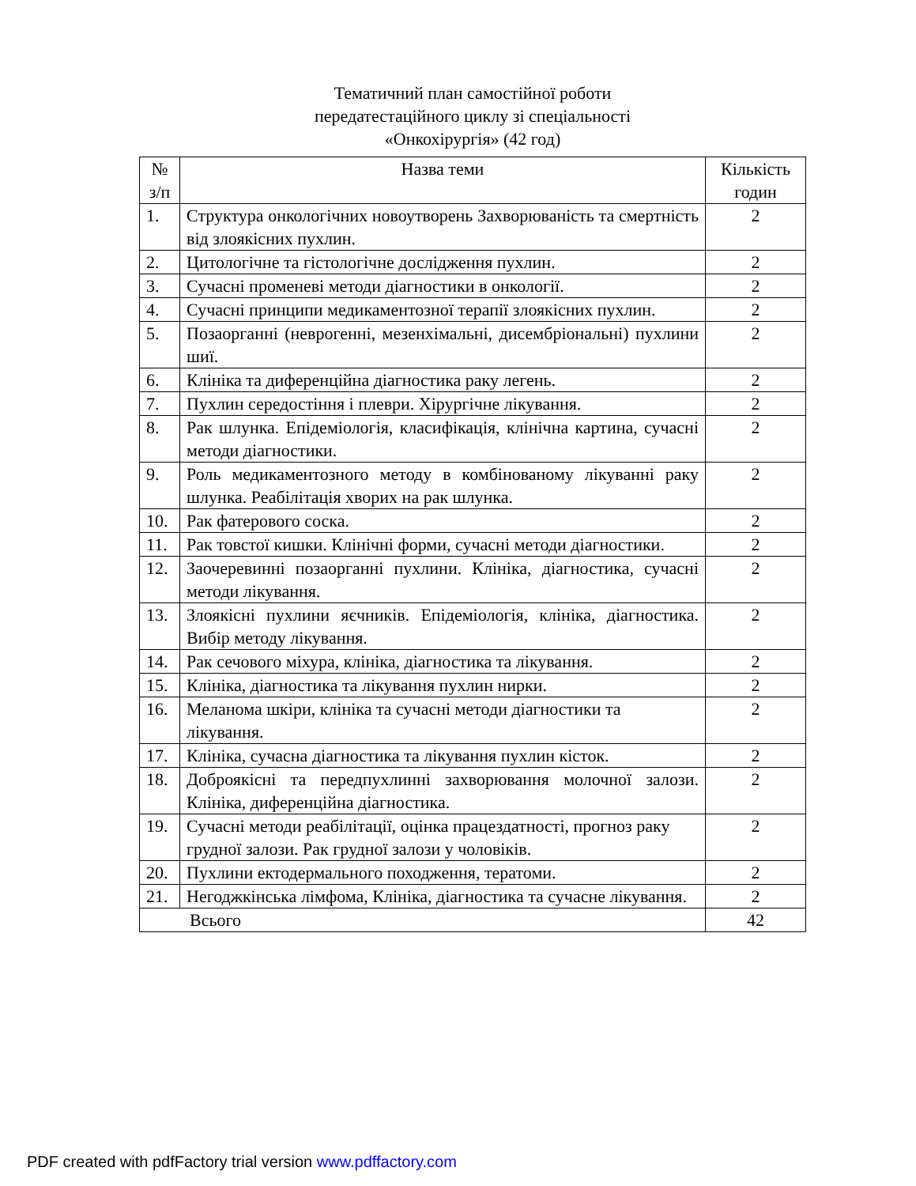Тематичний план самостійної роботи
передатестаційного циклу зі спеціальності
«Онкохірургія» (42 год)
| № з/п | Назва теми | Кількість годин |
| --- | --- | --- |
| 1. | Структура онкологічних новоутворень Захворюваність та смертність від злоякісних пухлин. | 2 |
| 2. | Цитологічне та гістологічне дослідження пухлин. | 2 |
| 3. | Сучасні променеві методи діагностики в онкології. | 2 |
| 4. | Сучасні принципи медикаментозної терапії злоякісних пухлин. | 2 |
| 5. | Позаорганні (неврогенні, мезенхімальні, дисембріональні) пухлини шиї. | 2 |
| 6. | Клініка та диференційна діагностика раку легень. | 2 |
| 7. | Пухлин середостіння і плеври. Хірургічне лікування. | 2 |
| 8. | Рак шлунка. Епідеміологія, класифікація, клінічна картина, сучасні методи діагностики. | 2 |
| 9. | Роль медикаментозного методу в комбінованому лікуванні раку шлунка. Реабілітація хворих на рак шлунка. | 2 |
| 10. | Рак фатерового соска. | 2 |
| 11. | Рак товстої кишки. Клінічні форми, сучасні методи діагностики. | 2 |
| 12. | Заочеревинні позаорганні пухлини. Клініка, діагностика, сучасні методи лікування. | 2 |
| 13. | Злоякісні пухлини яєчників. Епідеміологія, клініка, діагностика. Вибір методу лікування. | 2 |
| 14. | Рак сечового міхура, клініка, діагностика та лікування. | 2 |
| 15. | Клініка, діагностика та лікування пухлин нирки. | 2 |
| 16. | Меланома шкіри, клініка та сучасні методи діагностики та лікування. | 2 |
| 17. | Клініка, сучасна діагностика та лікування пухлин кісток. | 2 |
| 18. | Доброякісні та передпухлинні захворювання молочної залози. Клініка, диференційна діагностика. | 2 |
| 19. | Сучасні методи реабілітації, оцінка працездатності, прогноз раку грудної залози. Рак грудної залози у чоловіків. | 2 |
| 20. | Пухлини ектодермального походження, тератоми. | 2 |
| 21. | Негоджкінська лімфома, Клініка, діагностика та сучасне лікування. | 2 |
| Всього | | 42 |
PDF created with pdfFactory trial version www.pdffactory.com